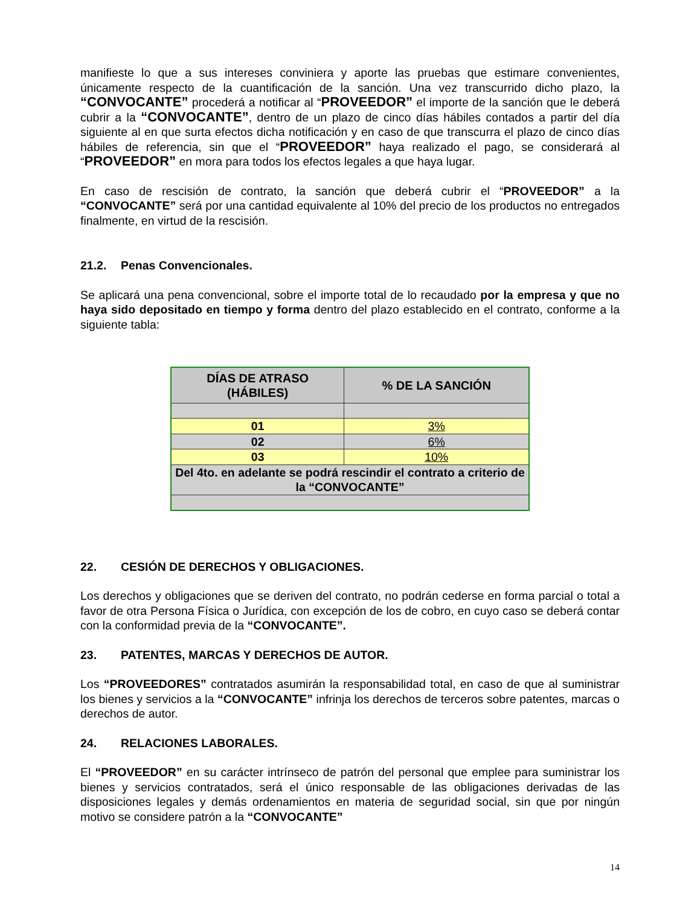manifieste lo que a sus intereses conviniera y aporte las pruebas que estimare convenientes, únicamente respecto de la cuantificación de la sanción. Una vez transcurrido dicho plazo, la “CONVOCANTE” procederá a notificar al “PROVEEDOR” el importe de la sanción que le deberá cubrir a la “CONVOCANTE”, dentro de un plazo de cinco días hábiles contados a partir del día siguiente al en que surta efectos dicha notificación y en caso de que transcurra el plazo de cinco días hábiles de referencia, sin que el “PROVEEDOR” haya realizado el pago, se considerará al “PROVEEDOR” en mora para todos los efectos legales a que haya lugar.
En caso de rescisión de contrato, la sanción que deberá cubrir el “PROVEEDOR” a la “CONVOCANTE” será por una cantidad equivalente al 10% del precio de los productos no entregados finalmente, en virtud de la rescisión.
21.2. Penas Convencionales.
Se aplicará una pena convencional, sobre el importe total de lo recaudado por la empresa y que no haya sido depositado en tiempo y forma dentro del plazo establecido en el contrato, conforme a la siguiente tabla:
| DÍAS DE ATRASO (HÁBILES) | % DE LA SANCIÓN |
| --- | --- |
| 01 | 3% |
| 02 | 6% |
| 03 | 10% |
| Del 4to. en adelante se podrá rescindir el contrato a criterio de la “CONVOCANTE” | |
22. CESIÓN DE DERECHOS Y OBLIGACIONES.
Los derechos y obligaciones que se deriven del contrato, no podrán cederse en forma parcial o total a favor de otra Persona Física o Jurídica, con excepción de los de cobro, en cuyo caso se deberá contar con la conformidad previa de la “CONVOCANTE”.
23. PATENTES, MARCAS Y DERECHOS DE AUTOR.
Los “PROVEEDORES” contratados asumirán la responsabilidad total, en caso de que al suministrar los bienes y servicios a la “CONVOCANTE” infrinja los derechos de terceros sobre patentes, marcas o derechos de autor.
24. RELACIONES LABORALES.
El “PROVEEDOR” en su carácter intrínseco de patrón del personal que emplee para suministrar los bienes y servicios contratados, será el único responsable de las obligaciones derivadas de las disposiciones legales y demás ordenamientos en materia de seguridad social, sin que por ningún motivo se considere patrón a la “CONVOCANTE”
14